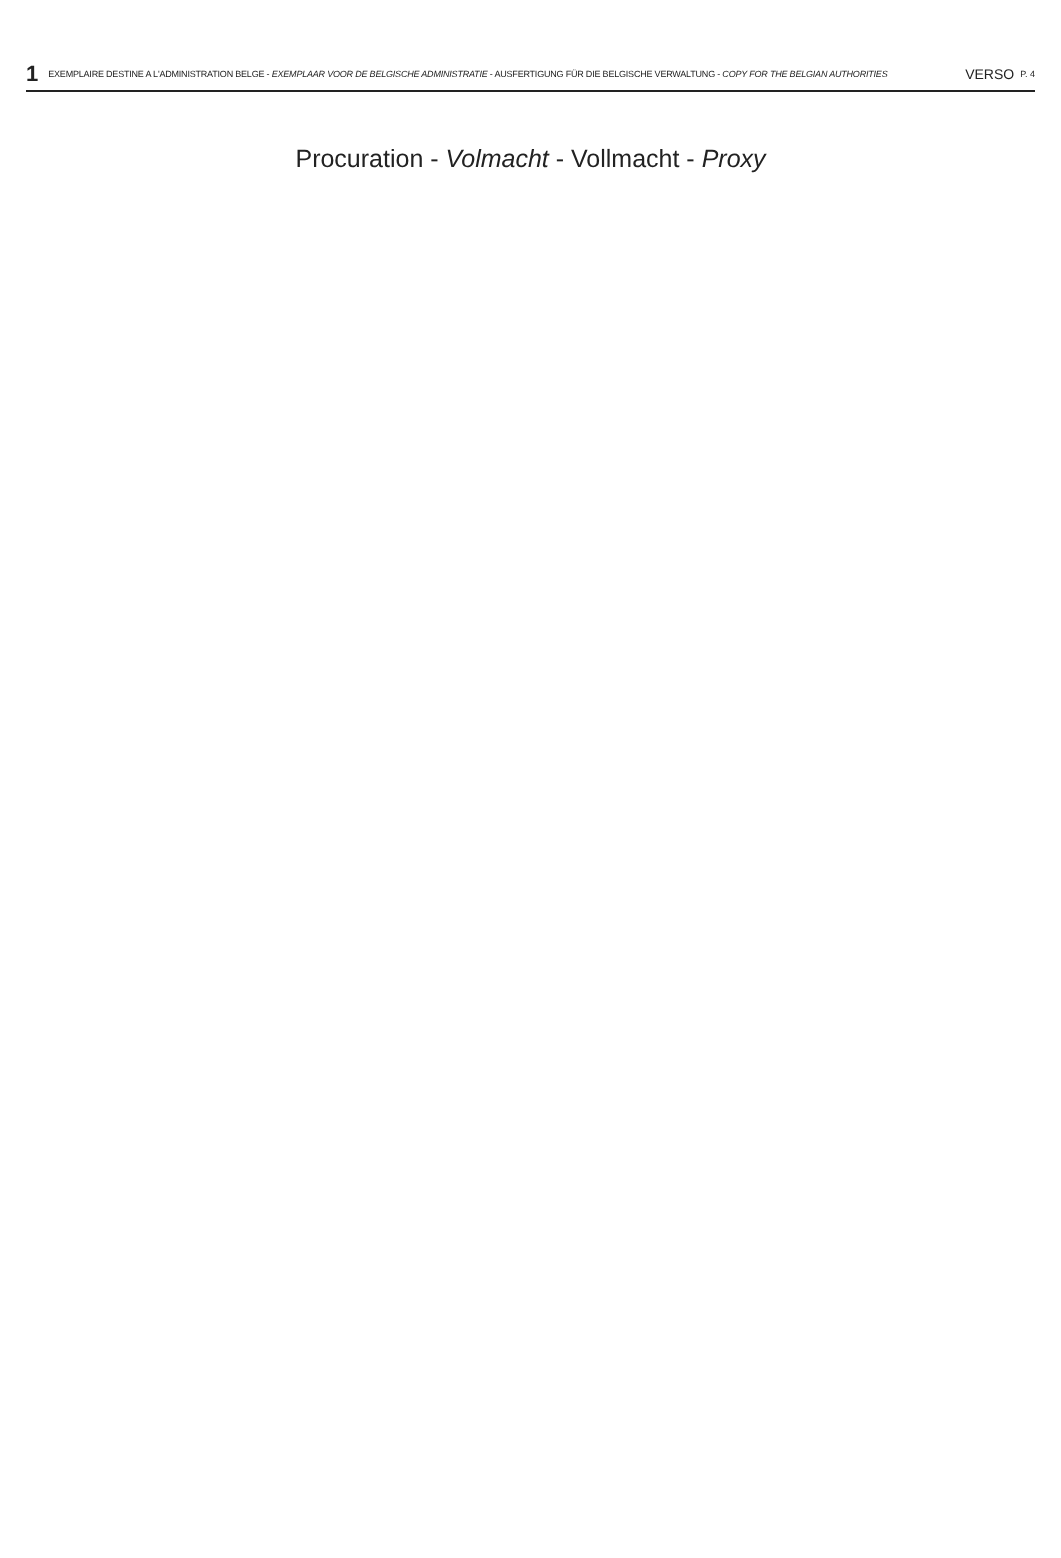1 EXEMPLAIRE DESTINE A L'ADMINISTRATION BELGE - EXEMPLAAR VOOR DE BELGISCHE ADMINISTRATIE - AUSFERTIGUNG FÜR DIE BELGISCHE VERWALTUNG - COPY FOR THE BELGIAN AUTHORITIES VERSO P. 4
Procuration - Volmacht - Vollmacht - Proxy